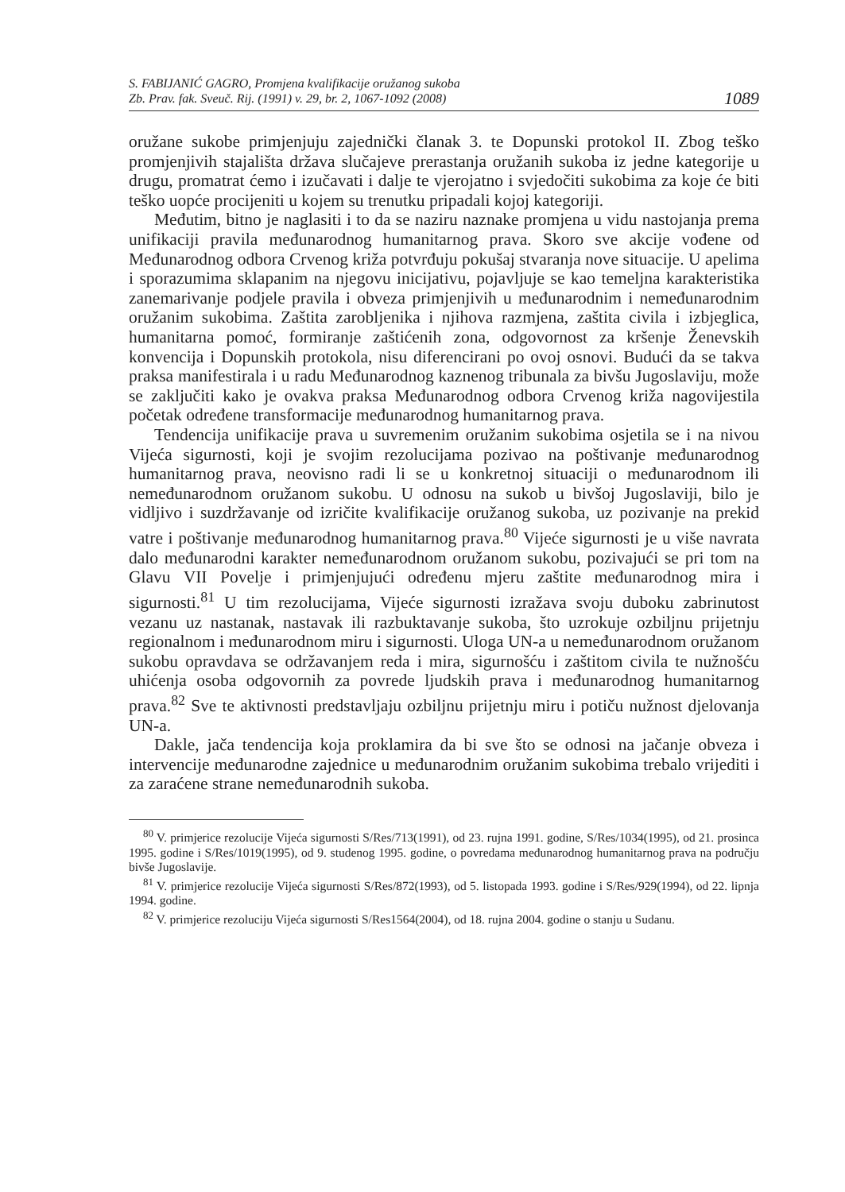S. FABIJANIĆ GAGRO, Promjena kvalifikacije oružanog sukoba
Zb. Prav. fak. Sveuč. Rij. (1991) v. 29, br. 2, 1067-1092 (2008)
1089
oružane sukobe primjenjuju zajednički članak 3. te Dopunski protokol II. Zbog teško promjenjivih stajališta država slučajeve prerastanja oružanih sukoba iz jedne kategorije u drugu, promatrat ćemo i izučavati i dalje te vjerojatno i svjedočiti sukobima za koje će biti teško uopće procijeniti u kojem su trenutku pripadali kojoj kategoriji.
Međutim, bitno je naglasiti i to da se naziru naznake promjena u vidu nastojanja prema unifikaciji pravila međunarodnog humanitarnog prava. Skoro sve akcije vođene od Međunarodnog odbora Crvenog križa potvrđuju pokušaj stvaranja nove situacije. U apelima i sporazumima sklapanim na njegovu inicijativu, pojavljuje se kao temeljna karakteristika zanemarivanje podjele pravila i obveza primjenjivih u međunarodnim i nemeđunarodnim oružanim sukobima. Zaštita zarobljenika i njihova razmjena, zaštita civila i izbjeglica, humanitarna pomoć, formiranje zaštićenih zona, odgovornost za kršenje Ženevskih konvencija i Dopunskih protokola, nisu diferencirani po ovoj osnovi. Budući da se takva praksa manifestirala i u radu Međunarodnog kaznenog tribunala za bivšu Jugoslaviju, može se zaključiti kako je ovakva praksa Međunarodnog odbora Crvenog križa nagovijestila početak određene transformacije međunarodnog humanitarnog prava.
Tendencija unifikacije prava u suvremenim oružanim sukobima osjetila se i na nivou Vijeća sigurnosti, koji je svojim rezolucijama pozivao na poštivanje međunarodnog humanitarnog prava, neovisno radi li se u konkretnoj situaciji o međunarodnom ili nemeđunarodnom oružanom sukobu. U odnosu na sukob u bivšoj Jugoslaviji, bilo je vidljivo i suzdržavanje od izričite kvalifikacije oružanog sukoba, uz pozivanje na prekid vatre i poštivanje međunarodnog humanitarnog prava.<sup>80</sup> Vijeće sigurnosti je u više navrata dalo međunarodni karakter nemeđunarodnom oružanom sukobu, pozivajući se pri tom na Glavu VII Povelje i primjenjujući određenu mjeru zaštite međunarodnog mira i sigurnosti.<sup>81</sup> U tim rezolucijama, Vijeće sigurnosti izražava svoju duboku zabrinutost vezanu uz nastanak, nastavak ili razbuktavanje sukoba, što uzrokuje ozbiljnu prijetnju regionalnom i međunarodnom miru i sigurnosti. Uloga UN-a u nemeđunarodnom oružanom sukobu opravdava se održavanjem reda i mira, sigurnošću i zaštitom civila te nužnošću uhićenja osoba odgovornih za povrede ljudskih prava i međunarodnog humanitarnog prava.<sup>82</sup> Sve te aktivnosti predstavljaju ozbiljnu prijetnju miru i potiču nužnost djelovanja UN-a.
Dakle, jača tendencija koja proklamira da bi sve što se odnosi na jačanje obveza i intervencije međunarodne zajednice u međunarodnim oružanim sukobima trebalo vrijediti i za zaraćene strane nemeđunarodnih sukoba.
<sup>80</sup> V. primjerice rezolucije Vijeća sigurnosti S/Res/713(1991), od 23. rujna 1991. godine, S/Res/1034(1995), od 21. prosinca 1995. godine i S/Res/1019(1995), od 9. studenog 1995. godine, o povredama međunarodnog humanitarnog prava na području bivše Jugoslavije.
<sup>81</sup> V. primjerice rezolucije Vijeća sigurnosti S/Res/872(1993), od 5. listopada 1993. godine i S/Res/929(1994), od 22. lipnja 1994. godine.
<sup>82</sup> V. primjerice rezoluciju Vijeća sigurnosti S/Res1564(2004), od 18. rujna 2004. godine o stanju u Sudanu.